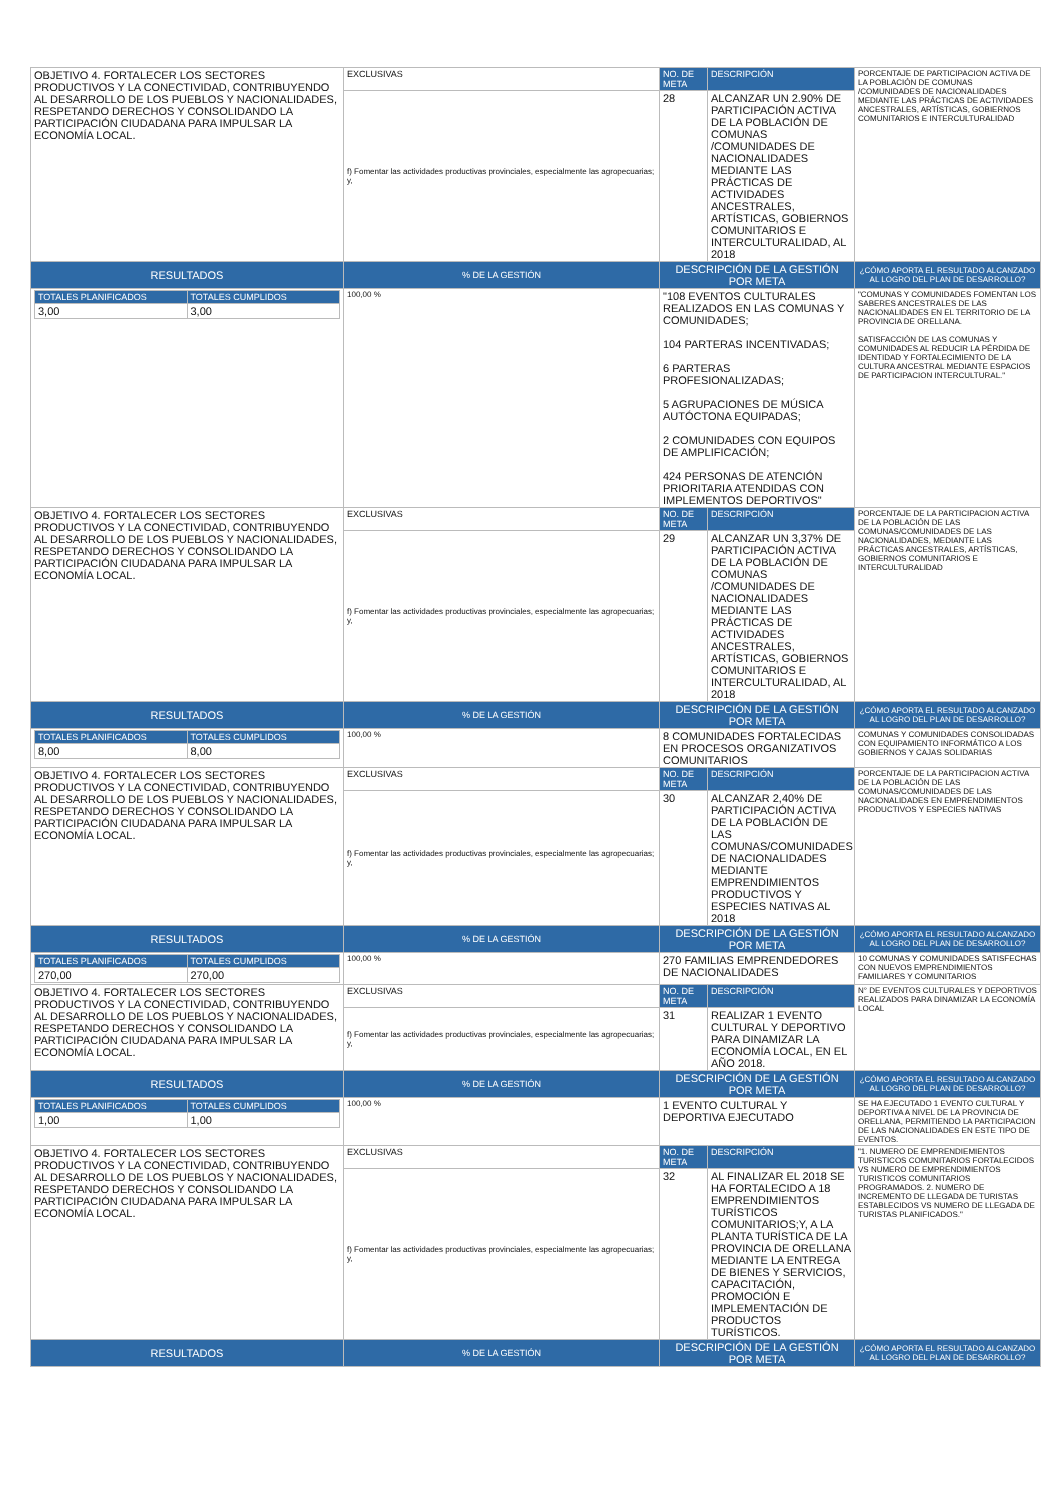| OBJETIVO 4. FORTALECER LOS SECTORES PRODUCTIVOS Y LA CONECTIVIDAD, CONTRIBUYENDO AL DESARROLLO DE LOS PUEBLOS Y NACIONALIDADES, RESPETANDO DERECHOS Y CONSOLIDANDO LA PARTICIPACIÓN CIUDADANA PARA IMPULSAR LA ECONOMÍA LOCAL. | EXCLUSIVAS | NO. DE META | DESCRIPCIÓN | PORCENTAJE DE PARTICIPACION ACTIVA DE LA POBLACIÓN DE COMUNAS /COMUNIDADES DE NACIONALIDADES MEDIANTE LAS PRÁCTICAS DE ACTIVIDADES ANCESTRALES, ARTÍSTICAS, GOBIERNOS COMUNITARIOS E INTERCULTURALIDAD |
| | f) Fomentar las actividades productivas provinciales, especialmente las agropecuarias; y, | 28 | ALCANZAR UN 2.90% DE PARTICIPACIÓN ACTIVA DE LA POBLACIÓN DE COMUNAS /COMUNIDADES DE NACIONALIDADES MEDIANTE LAS PRÁCTICAS DE ACTIVIDADES ANCESTRALES, ARTÍSTICAS, GOBIERNOS COMUNITARIOS E INTERCULTURALIDAD, AL 2018 | |
| RESULTADOS | % DE LA GESTIÓN | DESCRIPCIÓN DE LA GESTIÓN POR META | | ¿CÓMO APORTA EL RESULTADO ALCANZADO AL LOGRO DEL PLAN DE DESARROLLO? |
| / TOTALES PLANIFICADOS / TOTALES CUMPLIDOS / / 3,00 / 3,00 / | 100,00 % | "108 EVENTOS CULTURALES REALIZADOS EN LAS COMUNAS Y COMUNIDADES; 104 PARTERAS INCENTIVADAS; 6 PARTERAS PROFESIONALIZADAS; 5 AGRUPACIONES DE MÚSICA AUTÓCTONA EQUIPADAS; 2 COMUNIDADES CON EQUIPOS DE AMPLIFICACIÓN; 424 PERSONAS DE ATENCIÓN PRIORITARIA ATENDIDAS CON IMPLEMENTOS DEPORTIVOS" | | "COMUNAS Y COMUNIDADES FOMENTAN LOS SABERES ANCESTRALES DE LAS NACIONALIDADES EN EL TERRITORIO DE LA PROVINCIA DE ORELLANA. SATISFACCIÓN DE LAS COMUNAS Y COMUNIDADES AL REDUCIR LA PÉRDIDA DE IDENTIDAD Y FORTALECIMIENTO DE LA CULTURA ANCESTRAL MEDIANTE ESPACIOS DE PARTICIPACION INTERCULTURAL." |
| OBJETIVO 4. FORTALECER LOS SECTORES PRODUCTIVOS Y LA CONECTIVIDAD, CONTRIBUYENDO AL DESARROLLO DE LOS PUEBLOS Y NACIONALIDADES, RESPETANDO DERECHOS Y CONSOLIDANDO LA PARTICIPACIÓN CIUDADANA PARA IMPULSAR LA ECONOMÍA LOCAL. | EXCLUSIVAS | NO. DE META | DESCRIPCIÓN | PORCENTAJE DE LA PARTICIPACION ACTIVA DE LA POBLACIÓN DE LAS COMUNAS/COMUNIDADES DE LAS NACIONALIDADES, MEDIANTE LAS PRÁCTICAS ANCESTRALES, ARTÍSTICAS, GOBIERNOS COMUNITARIOS E INTERCULTURALIDAD |
| | f) Fomentar las actividades productivas provinciales, especialmente las agropecuarias; y, | 29 | ALCANZAR UN 3,37% DE PARTICIPACIÓN ACTIVA DE LA POBLACIÓN DE COMUNAS /COMUNIDADES DE NACIONALIDADES MEDIANTE LAS PRÁCTICAS DE ACTIVIDADES ANCESTRALES, ARTÍSTICAS, GOBIERNOS COMUNITARIOS E INTERCULTURALIDAD, AL 2018 | |
| RESULTADOS | % DE LA GESTIÓN | DESCRIPCIÓN DE LA GESTIÓN POR META | | ¿CÓMO APORTA EL RESULTADO ALCANZADO AL LOGRO DEL PLAN DE DESARROLLO? |
| / TOTALES PLANIFICADOS / TOTALES CUMPLIDOS / / 8,00 / 8,00 / | 100,00 % | 8 COMUNIDADES FORTALECIDAS EN PROCESOS ORGANIZATIVOS COMUNITARIOS | | COMUNAS Y COMUNIDADES CONSOLIDADAS CON EQUIPAMIENTO INFORMÁTICO A LOS GOBIERNOS Y CAJAS SOLIDARIAS |
| OBJETIVO 4. FORTALECER LOS SECTORES PRODUCTIVOS Y LA CONECTIVIDAD, CONTRIBUYENDO AL DESARROLLO DE LOS PUEBLOS Y NACIONALIDADES, RESPETANDO DERECHOS Y CONSOLIDANDO LA PARTICIPACIÓN CIUDADANA PARA IMPULSAR LA ECONOMÍA LOCAL. | EXCLUSIVAS | NO. DE META | DESCRIPCIÓN | PORCENTAJE DE LA PARTICIPACION ACTIVA DE LA POBLACIÓN DE LAS COMUNAS/COMUNIDADES DE LAS NACIONALIDADES EN EMPRENDIMIENTOS PRODUCTIVOS Y ESPECIES NATIVAS |
| | f) Fomentar las actividades productivas provinciales, especialmente las agropecuarias; y, | 30 | ALCANZAR 2,40% DE PARTICIPACIÓN ACTIVA DE LA POBLACIÓN DE LAS COMUNAS/COMUNIDADES DE NACIONALIDADES MEDIANTE EMPRENDIMIENTOS PRODUCTIVOS Y ESPECIES NATIVAS AL 2018 | |
| RESULTADOS | % DE LA GESTIÓN | DESCRIPCIÓN DE LA GESTIÓN POR META | | ¿CÓMO APORTA EL RESULTADO ALCANZADO AL LOGRO DEL PLAN DE DESARROLLO? |
| / TOTALES PLANIFICADOS / TOTALES CUMPLIDOS / / 270,00 / 270,00 / | 100,00 % | 270 FAMILIAS EMPRENDEDORES DE NACIONALIDADES | | 10 COMUNAS Y COMUNIDADES SATISFECHAS CON NUEVOS EMPRENDIMIENTOS FAMILIARES Y COMUNITARIOS |
| OBJETIVO 4. FORTALECER LOS SECTORES PRODUCTIVOS Y LA CONECTIVIDAD, CONTRIBUYENDO AL DESARROLLO DE LOS PUEBLOS Y NACIONALIDADES, RESPETANDO DERECHOS Y CONSOLIDANDO LA PARTICIPACIÓN CIUDADANA PARA IMPULSAR LA ECONOMÍA LOCAL. | EXCLUSIVAS | NO. DE META | DESCRIPCIÓN | N° DE EVENTOS CULTURALES Y DEPORTIVOS REALIZADOS PARA DINAMIZAR LA ECONOMÍA LOCAL |
| | f) Fomentar las actividades productivas provinciales, especialmente las agropecuarias; y, | 31 | REALIZAR 1 EVENTO CULTURAL Y DEPORTIVO PARA DINAMIZAR LA ECONOMÍA LOCAL, EN EL AÑO 2018. | |
| RESULTADOS | % DE LA GESTIÓN | DESCRIPCIÓN DE LA GESTIÓN POR META | | ¿CÓMO APORTA EL RESULTADO ALCANZADO AL LOGRO DEL PLAN DE DESARROLLO? |
| / TOTALES PLANIFICADOS / TOTALES CUMPLIDOS / / 1,00 / 1,00 / | 100,00 % | 1 EVENTO CULTURAL Y DEPORTIVA EJECUTADO | | SE HA EJECUTADO 1 EVENTO CULTURAL Y DEPORTIVA A NIVEL DE LA PROVINCIA DE ORELLANA, PERMITIENDO LA PARTICIPACION DE LAS NACIONALIDADES EN ESTE TIPO DE EVENTOS. |
| OBJETIVO 4. FORTALECER LOS SECTORES PRODUCTIVOS Y LA CONECTIVIDAD, CONTRIBUYENDO AL DESARROLLO DE LOS PUEBLOS Y NACIONALIDADES, RESPETANDO DERECHOS Y CONSOLIDANDO LA PARTICIPACIÓN CIUDADANA PARA IMPULSAR LA ECONOMÍA LOCAL. | EXCLUSIVAS | NO. DE META | DESCRIPCIÓN | "1. NUMERO DE EMPRENDIEMIENTOS TURISTICOS COMUNITARIOS FORTALECIDOS VS NUMERO DE EMPRENDIMIENTOS TURISTICOS COMUNITARIOS PROGRAMADOS. 2. NUMERO DE INCREMENTO DE LLEGADA DE TURISTAS ESTABLECIDOS VS NUMERO DE LLEGADA DE TURISTAS PLANIFICADOS." |
| | f) Fomentar las actividades productivas provinciales, especialmente las agropecuarias; y, | 32 | AL FINALIZAR EL 2018 SE HA FORTALECIDO A 18 EMPRENDIMIENTOS TURÍSTICOS COMUNITARIOS;Y, A LA PLANTA TURÍSTICA DE LA PROVINCIA DE ORELLANA MEDIANTE LA ENTREGA DE BIENES Y SERVICIOS, CAPACITACIÓN, PROMOCIÓN E IMPLEMENTACIÓN DE PRODUCTOS TURÍSTICOS. | |
| RESULTADOS | % DE LA GESTIÓN | DESCRIPCIÓN DE LA GESTIÓN POR META | | ¿CÓMO APORTA EL RESULTADO ALCANZADO AL LOGRO DEL PLAN DE DESARROLLO? |